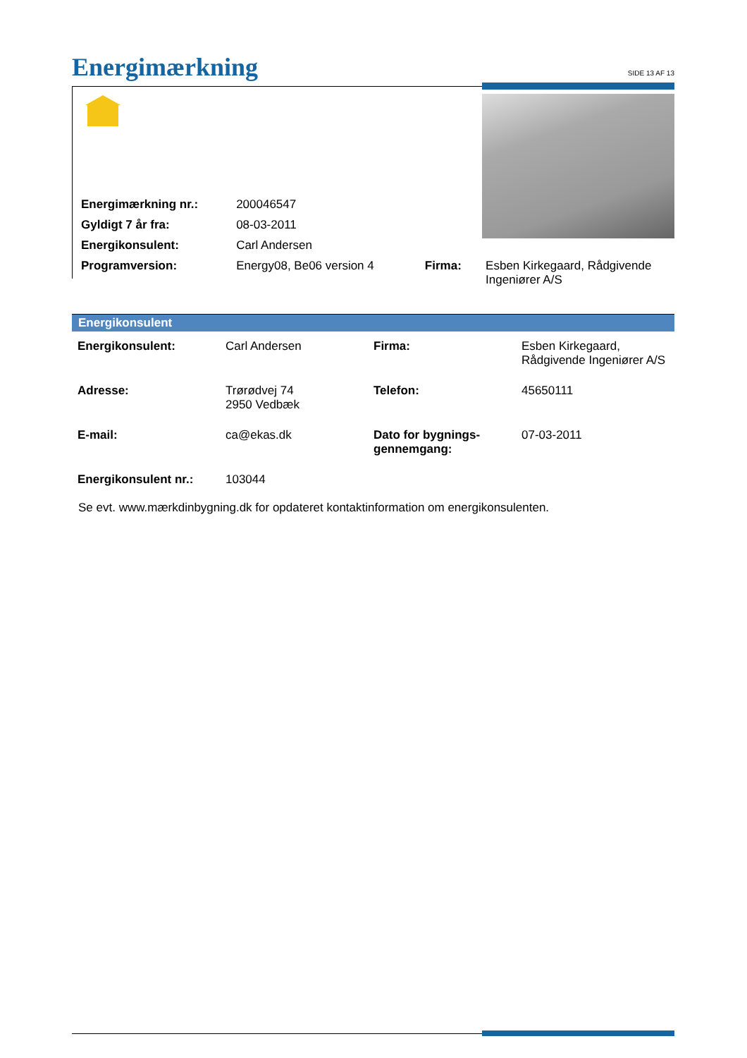Energimærkning
SIDE 13 AF 13
| Energimærkning nr.: | 200046547 | | |
| Gyldigt 7 år fra: | 08-03-2011 | | |
| Energikonsulent: | Carl Andersen | | |
| Programversion: | Energy08, Be06 version 4 | Firma: | Esben Kirkegaard, Rådgivende Ingeniører A/S |
Energikonsulent
| Energikonsulent: | Carl Andersen | Firma: | Esben Kirkegaard, Rådgivende Ingeniører A/S |
| Adresse: | Trørødvej 74 2950 Vedbæk | Telefon: | 45650111 |
| E-mail: | ca@ekas.dk | Dato for bygnings- gennemgang: | 07-03-2011 |
| Energikonsulent nr.: | 103044 | | |
Se evt. www.mærkdinbygning.dk for opdateret kontaktinformation om energikonsulenten.